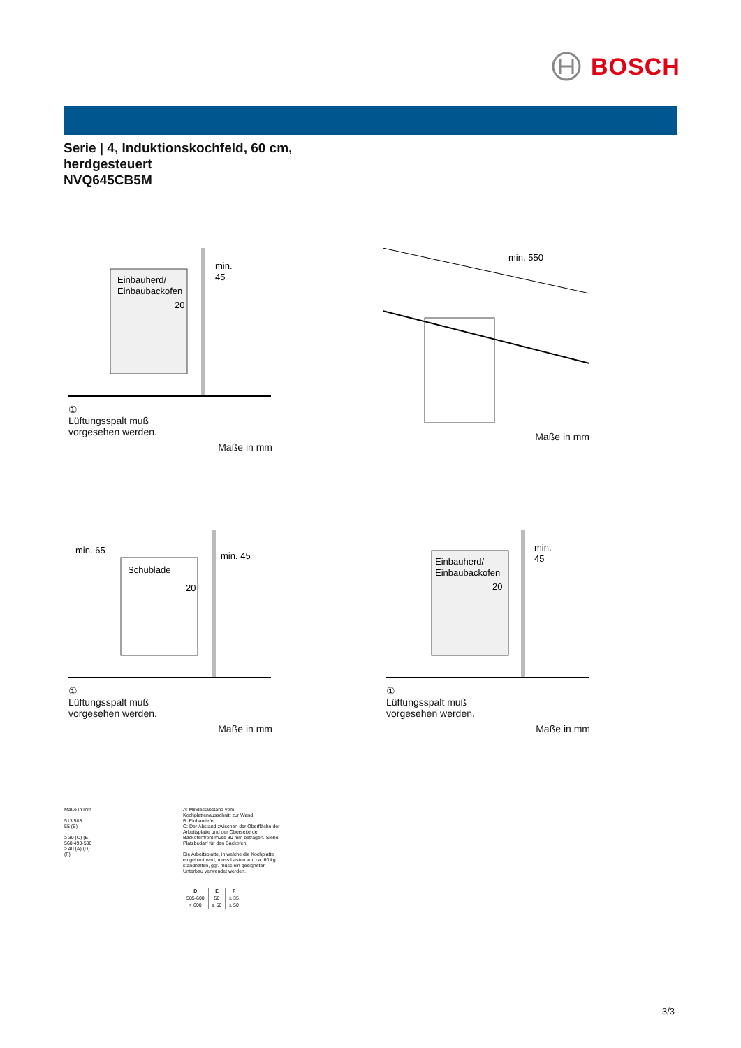BOSCH
Serie | 4, Induktionskochfeld, 60 cm,
herdgesteuert
NVQ645CB5M
Einbauherd/
Einbaubackofen
min.
45
20
①
Lüftungsspalt muß
vorgesehen werden.
Maße in mm
min. 550
Maße in mm
min. 65
Schublade
min. 45
20
①
Lüftungsspalt muß
vorgesehen werden.
Maße in mm
Einbauherd/
Einbaubackofen
min.
45
20
①
Lüftungsspalt muß
vorgesehen werden.
Maße in mm
Maße in mm
513 583
55 (B)
≥ 30 (C) (E)
560 490-500
≥ 40 (A) (D)
(F)
A: Mindestabstand vom Kochplattenausschnitt zur Wand.
B: Einbautiefe
C: Der Abstand zwischen der Oberfläche der Arbeitsplatte und der Oberseite der Backofenfront muss 30 mm betragen. Siehe Platzbedarf für den Backofen.
Die Arbeitsplatte, in welche die Kochplatte eingebaut wird, muss Lasten von ca. 60 kg standhalten, ggf. muss ein geeigneter Unterbau verwendet werden.
| D | E | F |
| --- | --- | --- |
| 585-600 | 50 | ≥ 35 |
| > 600 | ≥ 50 | ≥ 50 |
3/3